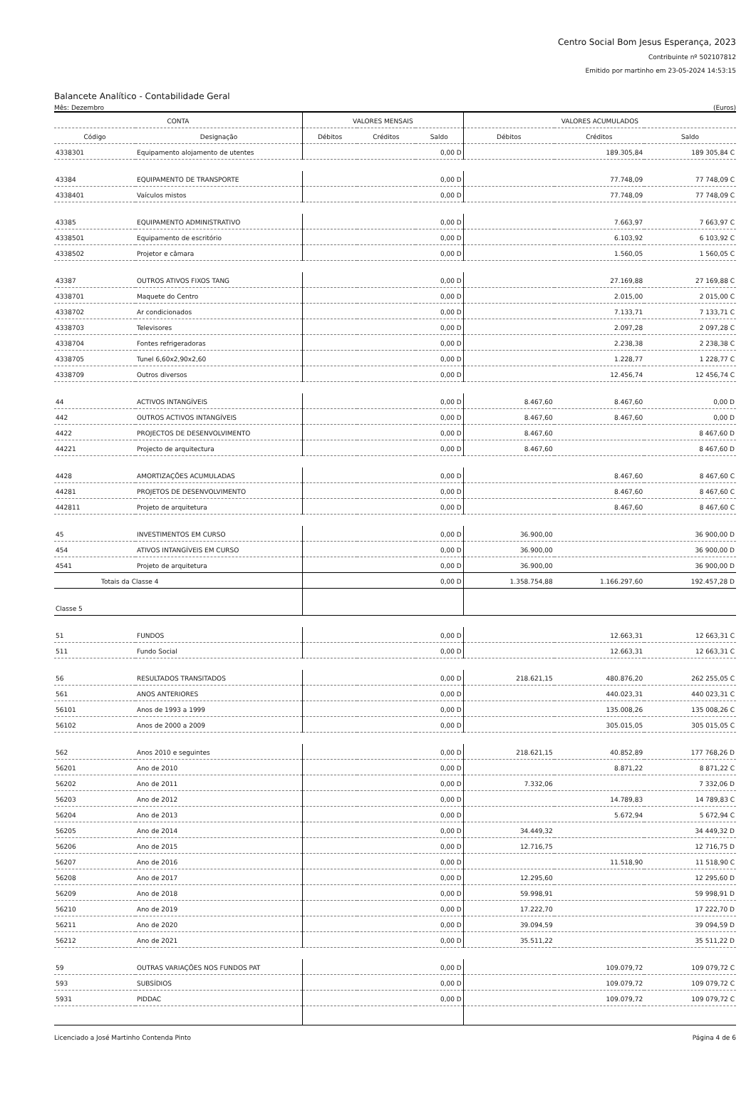Centro Social Bom Jesus Esperança, 2023
Contribuinte nº 502107812
Emitido por martinho em 23-05-2024 14:53:15
Balancete Analítico - Contabilidade Geral
Mês: Dezembro (Euros)
| CONTA | | VALORES MENSAIS | | | VALORES ACUMULADOS | | |
| --- | --- | --- | --- | --- | --- | --- | --- |
| Código | Designação | Débitos | Créditos | Saldo | Débitos | Créditos | Saldo |
| 4338301 | Equipamento alojamento de utentes | | | 0,00 D | | 189.305,84 | 189 305,84 C |
| 43384 | EQUIPAMENTO DE TRANSPORTE | | | 0,00 D | | 77.748,09 | 77 748,09 C |
| 4338401 | Vaículos mistos | | | 0,00 D | | 77.748,09 | 77 748,09 C |
| 43385 | EQUIPAMENTO ADMINISTRATIVO | | | 0,00 D | | 7.663,97 | 7 663,97 C |
| 4338501 | Equipamento de escritório | | | 0,00 D | | 6.103,92 | 6 103,92 C |
| 4338502 | Projetor e câmara | | | 0,00 D | | 1.560,05 | 1 560,05 C |
| 43387 | OUTROS ATIVOS FIXOS TANG | | | 0,00 D | | 27.169,88 | 27 169,88 C |
| 4338701 | Maquete do Centro | | | 0,00 D | | 2.015,00 | 2 015,00 C |
| 4338702 | Ar condicionados | | | 0,00 D | | 7.133,71 | 7 133,71 C |
| 4338703 | Televisores | | | 0,00 D | | 2.097,28 | 2 097,28 C |
| 4338704 | Fontes refrigeradoras | | | 0,00 D | | 2.238,38 | 2 238,38 C |
| 4338705 | Tunel 6,60x2,90x2,60 | | | 0,00 D | | 1.228,77 | 1 228,77 C |
| 4338709 | Outros diversos | | | 0,00 D | | 12.456,74 | 12 456,74 C |
| 44 | ACTIVOS INTANGÍVEIS | | | 0,00 D | 8.467,60 | 8.467,60 | 0,00 D |
| 442 | OUTROS ACTIVOS INTANGÍVEIS | | | 0,00 D | 8.467,60 | 8.467,60 | 0,00 D |
| 4422 | PROJECTOS DE DESENVOLVIMENTO | | | 0,00 D | 8.467,60 | | 8 467,60 D |
| 44221 | Projecto de arquitectura | | | 0,00 D | 8.467,60 | | 8 467,60 D |
| 4428 | AMORTIZAÇÕES ACUMULADAS | | | 0,00 D | | 8.467,60 | 8 467,60 C |
| 44281 | PROJETOS DE DESENVOLVIMENTO | | | 0,00 D | | 8.467,60 | 8 467,60 C |
| 442811 | Projeto de arquitetura | | | 0,00 D | | 8.467,60 | 8 467,60 C |
| 45 | INVESTIMENTOS EM CURSO | | | 0,00 D | 36.900,00 | | 36 900,00 D |
| 454 | ATIVOS INTANGÍVEIS EM CURSO | | | 0,00 D | 36.900,00 | | 36 900,00 D |
| 4541 | Projeto de arquitetura | | | 0,00 D | 36.900,00 | | 36 900,00 D |
| Totais da Classe 4 | | | | 0,00 D | 1.358.754,88 | 1.166.297,60 | 192.457,28 D |
| Classe 5 | | | | | | | |
| 51 | FUNDOS | | | 0,00 D | | 12.663,31 | 12 663,31 C |
| 511 | Fundo Social | | | 0,00 D | | 12.663,31 | 12 663,31 C |
| 56 | RESULTADOS TRANSITADOS | | | 0,00 D | 218.621,15 | 480.876,20 | 262 255,05 C |
| 561 | ANOS ANTERIORES | | | 0,00 D | | 440.023,31 | 440 023,31 C |
| 56101 | Anos de 1993 a 1999 | | | 0,00 D | | 135.008,26 | 135 008,26 C |
| 56102 | Anos de 2000 a 2009 | | | 0,00 D | | 305.015,05 | 305 015,05 C |
| 562 | Anos 2010 e seguintes | | | 0,00 D | 218.621,15 | 40.852,89 | 177 768,26 D |
| 56201 | Ano de 2010 | | | 0,00 D | | 8.871,22 | 8 871,22 C |
| 56202 | Ano de 2011 | | | 0,00 D | 7.332,06 | | 7 332,06 D |
| 56203 | Ano de 2012 | | | 0,00 D | | 14.789,83 | 14 789,83 C |
| 56204 | Ano de 2013 | | | 0,00 D | | 5.672,94 | 5 672,94 C |
| 56205 | Ano de 2014 | | | 0,00 D | 34.449,32 | | 34 449,32 D |
| 56206 | Ano de 2015 | | | 0,00 D | 12.716,75 | | 12 716,75 D |
| 56207 | Ano de 2016 | | | 0,00 D | | 11.518,90 | 11 518,90 C |
| 56208 | Ano de 2017 | | | 0,00 D | 12.295,60 | | 12 295,60 D |
| 56209 | Ano de 2018 | | | 0,00 D | 59.998,91 | | 59 998,91 D |
| 56210 | Ano de 2019 | | | 0,00 D | 17.222,70 | | 17 222,70 D |
| 56211 | Ano de 2020 | | | 0,00 D | 39.094,59 | | 39 094,59 D |
| 56212 | Ano de 2021 | | | 0,00 D | 35.511,22 | | 35 511,22 D |
| 59 | OUTRAS VARIAÇÕES NOS FUNDOS PAT | | | 0,00 D | | 109.079,72 | 109 079,72 C |
| 593 | SUBSÍDIOS | | | 0,00 D | | 109.079,72 | 109 079,72 C |
| 5931 | PIDDAC | | | 0,00 D | | 109.079,72 | 109 079,72 C |
Licenciado a José Martinho Contenda Pinto Página 4 de 6